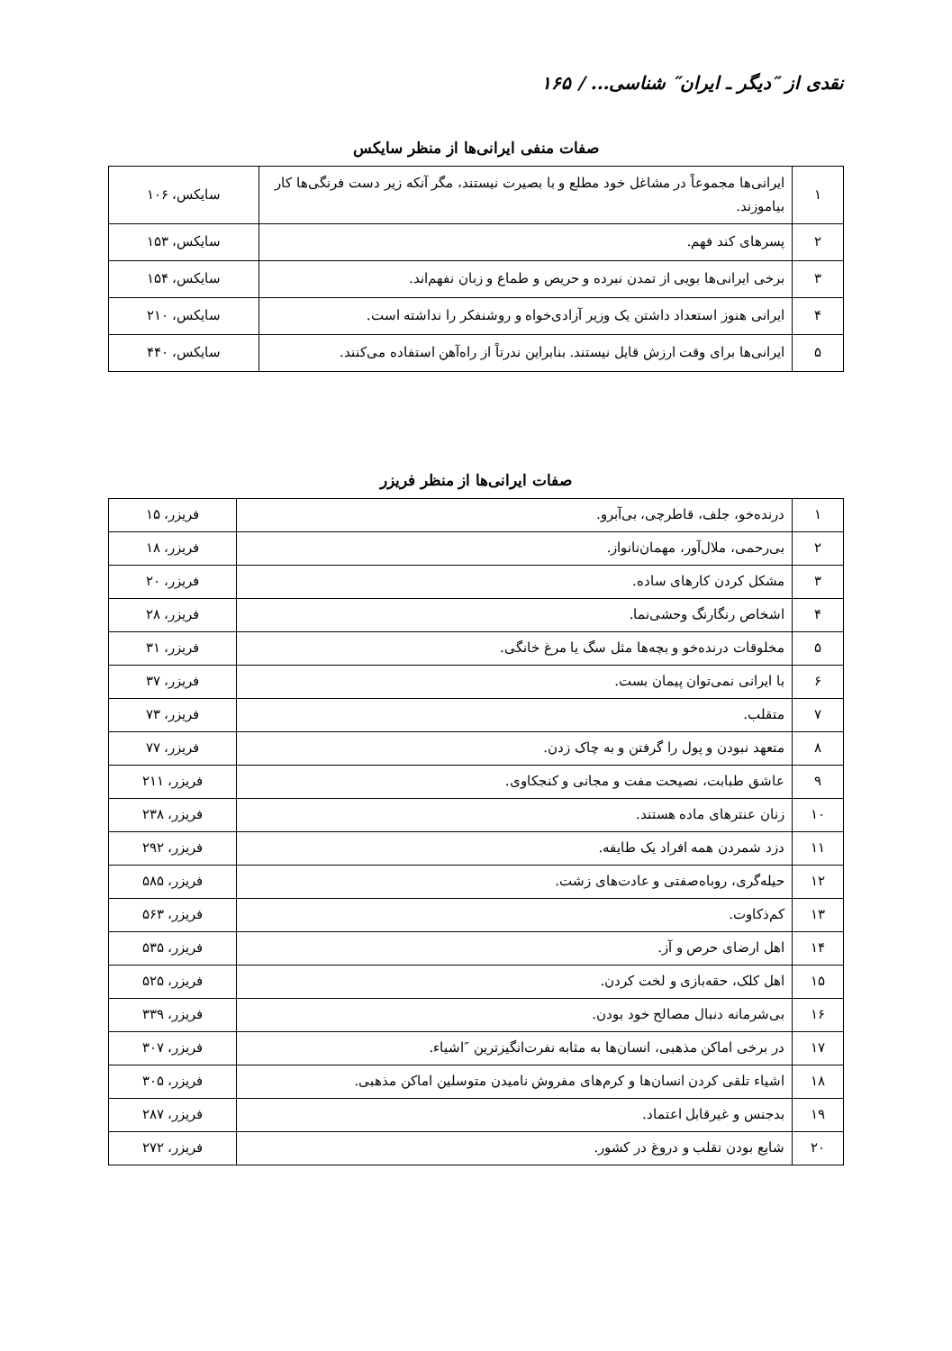نقدی از ″دیگر ـ ایران″ شناسی... / ۱۶۵
صفات منفی ایرانی‌ها از منظر سایکس
| ۱ | ایرانی‌ها مجموعاً در مشاغل خود مطلع و با بصیرت نیستند، مگر آنکه زیر دست فرنگی‌ها کار بیاموزند. | سایکس، ۱۰۶ |
| ۲ | پسرهای کند فهم. | سایکس، ۱۵۳ |
| ۳ | برخی ایرانی‌ها بویی از تمدن نبرده و حریص و طماع و زبان نفهم‌اند. | سایکس، ۱۵۴ |
| ۴ | ایرانی هنوز استعداد داشتن یک وزیر آزادی‌خواه و روشنفکر را نداشته است. | سایکس، ۲۱۰ |
| ۵ | ایرانی‌ها برای وقت ارزش قایل نیستند. بنابراین ندرتاً از راه‌آهن استفاده می‌کنند. | سایکس، ۴۴۰ |
صفات ایرانی‌ها از منظر فریزر
| ۱ | درنده‌خو، جلف، قاطرچی، بی‌آبرو. | فریزر، ۱۵ |
| ۲ | بی‌رحمی، ملال‌آور، مهمان‌نانواز. | فریزر، ۱۸ |
| ۳ | مشکل کردن کارهای ساده. | فریزر، ۲۰ |
| ۴ | اشخاص رنگارنگ وحشی‌نما. | فریزر، ۲۸ |
| ۵ | مخلوقات درنده‌خو و بچه‌ها مثل سگ یا مرغ خانگی. | فریزر، ۳۱ |
| ۶ | با ایرانی نمی‌توان پیمان بست. | فریزر، ۳۷ |
| ۷ | متقلب. | فریزر، ۷۳ |
| ۸ | متعهد نبودن و پول را گرفتن و به چاک زدن. | فریزر، ۷۷ |
| ۹ | عاشق طبابت، نصیحت مفت و مجانی و کنجکاوی. | فریزر، ۲۱۱ |
| ۱۰ | زنان عنترهای ماده هستند. | فریزر، ۲۳۸ |
| ۱۱ | دزد شمردن همه افراد یک طایفه. | فریزر، ۲۹۲ |
| ۱۲ | حیله‌گری، روباه‌صفتی و عادت‌های زشت. | فریزر، ۵۸۵ |
| ۱۳ | کم‌ذکاوت. | فریزر، ۵۶۳ |
| ۱۴ | اهل ارضای حرص و آز. | فریزر، ۵۳۵ |
| ۱۵ | اهل کلک، حقه‌بازی و لخت کردن. | فریزر، ۵۲۵ |
| ۱۶ | بی‌شرمانه دنبال مصالح خود بودن. | فریزر، ۳۳۹ |
| ۱۷ | در برخی اماکن مذهبی، انسان‌ها به مثابه نفرت‌انگیزترین ″اشیاء. | فریزر، ۳۰۷ |
| ۱۸ | اشیاء تلقی کردن انسان‌ها و کرم‌های مفروش نامیدن متوسلین اماکن مذهبی. | فریزر، ۳۰۵ |
| ۱۹ | بدجنس و غیرقابل اعتماد. | فریزر، ۲۸۷ |
| ۲۰ | شایع بودن تقلب و دروغ در کشور. | فریزر، ۲۷۲ |